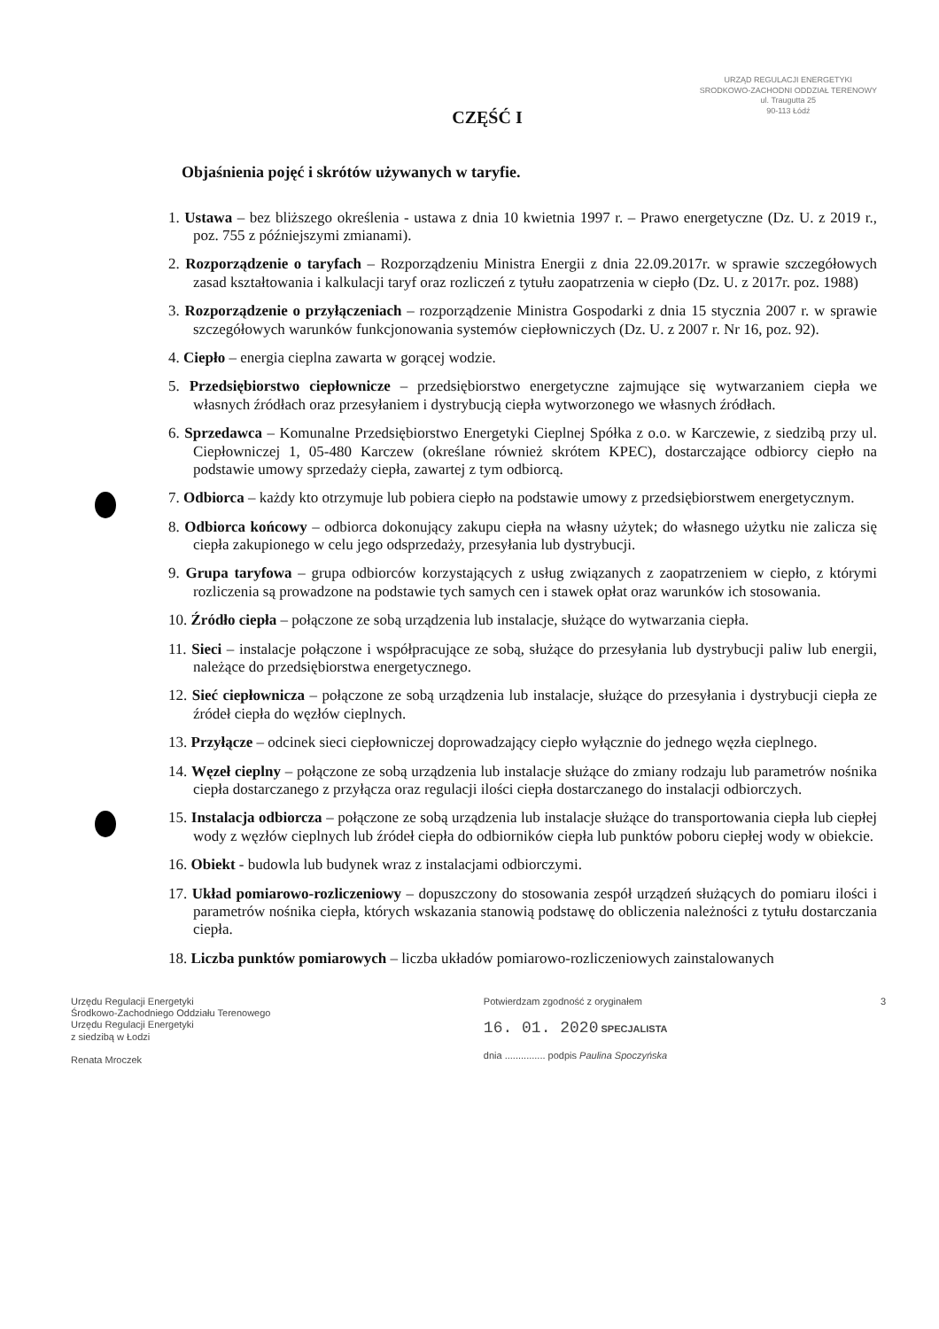URZĄD REGULACJI ENERGETYKI
SRODKOWO-ZACHODNI ODDZIAŁ TERENOWY
ul. Traugutta 25
90-113 Łódź
CZĘŚĆ I
Objaśnienia pojęć i skrótów używanych w taryfie.
1. Ustawa – bez bliższego określenia - ustawa z dnia 10 kwietnia 1997 r. – Prawo energetyczne (Dz. U. z 2019 r., poz. 755 z późniejszymi zmianami).
2. Rozporządzenie o taryfach – Rozporządzeniu Ministra Energii z dnia 22.09.2017r. w sprawie szczegółowych zasad kształtowania i kalkulacji taryf oraz rozliczeń z tytułu zaopatrzenia w ciepło (Dz. U. z 2017r. poz. 1988)
3. Rozporządzenie o przyłączeniach – rozporządzenie Ministra Gospodarki z dnia 15 stycznia 2007 r. w sprawie szczegółowych warunków funkcjonowania systemów ciepłowniczych (Dz. U. z 2007 r. Nr 16, poz. 92).
4. Ciepło – energia cieplna zawarta w gorącej wodzie.
5. Przedsiębiorstwo ciepłownicze – przedsiębiorstwo energetyczne zajmujące się wytwarzaniem ciepła we własnych źródłach oraz przesyłaniem i dystrybucją ciepła wytworzonego we własnych źródłach.
6. Sprzedawca – Komunalne Przedsiębiorstwo Energetyki Cieplnej Spółka z o.o. w Karczewie, z siedzibą przy ul. Ciepłowniczej 1, 05-480 Karczew (określane również skrótem KPEC), dostarczające odbiorcy ciepło na podstawie umowy sprzedaży ciepła, zawartej z tym odbiorcą.
7. Odbiorca – każdy kto otrzymuje lub pobiera ciepło na podstawie umowy z przedsiębiorstwem energetycznym.
8. Odbiorca końcowy – odbiorca dokonujący zakupu ciepła na własny użytek; do własnego użytku nie zalicza się ciepła zakupionego w celu jego odsprzedaży, przesyłania lub dystrybucji.
9. Grupa taryfowa – grupa odbiorców korzystających z usług związanych z zaopatrzeniem w ciepło, z którymi rozliczenia są prowadzone na podstawie tych samych cen i stawek opłat oraz warunków ich stosowania.
10. Źródło ciepła – połączone ze sobą urządzenia lub instalacje, służące do wytwarzania ciepła.
11. Sieci – instalacje połączone i współpracujące ze sobą, służące do przesyłania lub dystrybucji paliw lub energii, należące do przedsiębiorstwa energetycznego.
12. Sieć ciepłownicza – połączone ze sobą urządzenia lub instalacje, służące do przesyłania i dystrybucji ciepła ze źródeł ciepła do węzłów cieplnych.
13. Przyłącze – odcinek sieci ciepłowniczej doprowadzający ciepło wyłącznie do jednego węzła cieplnego.
14. Węzeł cieplny – połączone ze sobą urządzenia lub instalacje służące do zmiany rodzaju lub parametrów nośnika ciepła dostarczanego z przyłącza oraz regulacji ilości ciepła dostarczanego do instalacji odbiorczych.
15. Instalacja odbiorcza – połączone ze sobą urządzenia lub instalacje służące do transportowania ciepła lub ciepłej wody z węzłów cieplnych lub źródeł ciepła do odbiorników ciepła lub punktów poboru ciepłej wody w obiekcie.
16. Obiekt - budowla lub budynek wraz z instalacjami odbiorczymi.
17. Układ pomiarowo-rozliczeniowy – dopuszczony do stosowania zespół urządzeń służących do pomiaru ilości i parametrów nośnika ciepła, których wskazania stanowią podstawę do obliczenia należności z tytułu dostarczania ciepła.
18. Liczba punktów pomiarowych – liczba układów pomiarowo-rozliczeniowych zainstalowanych
Urzędu Regulacji Energetyki
Środkowo-Zachodniego Oddziału Terenowego
Urzędu Regulacji Energetyki
z siedzibą w Łodzi
Renata Mroczek
Potwierdzam zgodność z oryginałem
16. 01. 2020 SPECJALISTA
dnia ............... podpis Paulina Spoczyńska
3